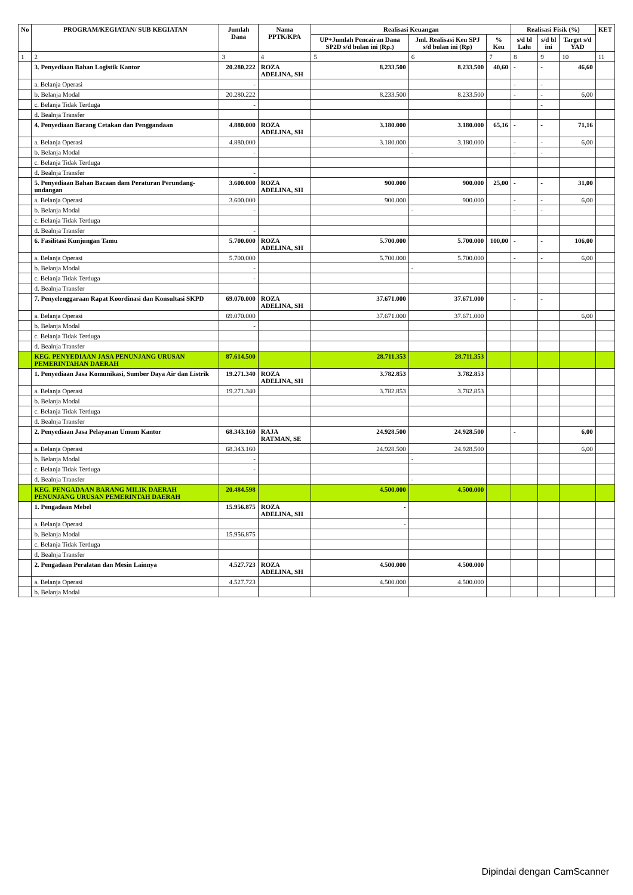| No | PROGRAM/KEGIATAN/ SUB KEGIATAN | Jumlah Dana | Nama PPTK/KPA | Realisasi Keuangan | | | Realisasi Fisik (%) | | | KET |
| --- | --- | --- | --- | --- | --- | --- | --- | --- | --- | --- |
| | | | | UP+Jumlah Pencairan Dana SP2D s/d bulan ini (Rp.) | Jml. Realisasi Keu SPJ s/d bulan ini (Rp) | % Keu | s/d bl Lalu | s/d bl ini | Target s/d YAD | |
| 1 | 2 | 3 | 4 | 5 | 6 | 7 | 8 | 9 | 10 | 11 |
| | 3. Penyediaan Bahan Logistik Kantor | 20.280.222 | ROZA ADELINA, SH | 8.233.500 | 8.233.500 | 40,60 | - | - | 46,60 | |
| | a. Belanja Operasi | - | | | | | - | - | | |
| | b. Belanja Modal | 20.280.222 | | 8.233.500 | 8.233.500 | | - | - | 6,00 | |
| | c. Belanja Tidak Terduga | - | | | | | | - | | |
| | d. Bealnja Transfer | | | | | | | | | |
| | 4. Penyediaan Barang Cetakan dan Penggandaan | 4.880.000 | ROZA ADELINA, SH | 3.180.000 | 3.180.000 | 65,16 | - | - | 71,16 | |
| | a. Belanja Operasi | 4.880.000 | | 3.180.000 | 3.180.000 | | - | - | 6,00 | |
| | b. Belanja Modal | - | | | - | | - | - | | |
| | c. Belanja Tidak Terduga | | | | | | | | | |
| | d. Bealnja Transfer | - | | | | | | | | |
| | 5. Penyediaan Bahan Bacaan dam Peraturan Perundang-undangan | 3.600.000 | ROZA ADELINA, SH | 900.000 | 900.000 | 25,00 | - | - | 31,00 | |
| | a. Belanja Operasi | 3.600.000 | | 900.000 | 900.000 | | - | - | 6,00 | |
| | b. Belanja Modal | - | | | - | | - | - | | |
| | c. Belanja Tidak Terduga | | | | | | | | | |
| | d. Bealnja Transfer | - | | | | | | | | |
| | 6. Fasilitasi Kunjungan Tamu | 5.700.000 | ROZA ADELINA, SH | 5.700.000 | 5.700.000 | 100,00 | - | - | 106,00 | |
| | a. Belanja Operasi | 5.700.000 | | 5.700.000 | 5.700.000 | | - | - | 6,00 | |
| | b. Belanja Modal | - | | | - | | | | | |
| | c. Belanja Tidak Terduga | - | | | | | | | | |
| | d. Bealnja Transfer | | | | | | | | | |
| | 7. Penyelenggaraan Rapat Koordinasi dan Konsultasi SKPD | 69.070.000 | ROZA ADELINA, SH | 37.671.000 | 37.671.000 | | - | - | | |
| | a. Belanja Operasi | 69.070.000 | | 37.671.000 | 37.671.000 | | | | 6,00 | |
| | b. Belanja Modal | - | | | | | | | | |
| | c. Belanja Tidak Terduga | | | | | | | | | |
| | d. Bealnja Transfer | | | | | | | | | |
| | KEG. PENYEDIAAN JASA PENUNJANG URUSAN PEMERINTAHAN DAERAH | 87.614.500 | | 28.711.353 | 28.711.353 | | | | | |
| | 1. Penyediaan Jasa Komunikasi, Sumber Daya Air dan Listrik | 19.271.340 | ROZA ADELINA, SH | 3.782.853 | 3.782.853 | | | | | |
| | a. Belanja Operasi | 19.271.340 | | 3.782.853 | 3.782.853 | | | | | |
| | b. Belanja Modal | | | | | | | | | |
| | c. Belanja Tidak Terduga | | | | | | | | | |
| | d. Bealnja Transfer | | | | | | | | | |
| | 2. Penyediaan Jasa Pelayanan Umum Kantor | 68.343.160 | RAJA RATMAN, SE | 24.928.500 | 24.928.500 | | - | | 6,00 | |
| | a. Belanja Operasi | 68.343.160 | | 24.928.500 | 24.928.500 | | | | 6,00 | |
| | b. Belanja Modal | - | | | - | | | | | |
| | c. Belanja Tidak Terduga | - | | | | | | | | |
| | d. Bealnja Transfer | | | | - | | | | | |
| | KEG. PENGADAAN BARANG MILIK DAERAH PENUNJANG URUSAN PEMERINTAH DAERAH | 20.484.598 | | 4.500.000 | 4.500.000 | | | | | |
| | 1. Pengadaan Mebel | 15.956.875 | ROZA ADELINA, SH | - | | | | | | |
| | a. Belanja Operasi | | | - | | | | | | |
| | b. Belanja Modal | 15.956.875 | | | | | | | | |
| | c. Belanja Tidak Terduga | | | | | | | | | |
| | d. Bealnja Transfer | | | | | | | | | |
| | 2. Pengadaan Peralatan dan Mesin Lainnya | 4.527.723 | ROZA ADELINA, SH | 4.500.000 | 4.500.000 | | | | | |
| | a. Belanja Operasi | 4.527.723 | | 4.500.000 | 4.500.000 | | | | | |
| | b. Belanja Modal | | | | | | | | | |
Dipindai dengan CamScanner